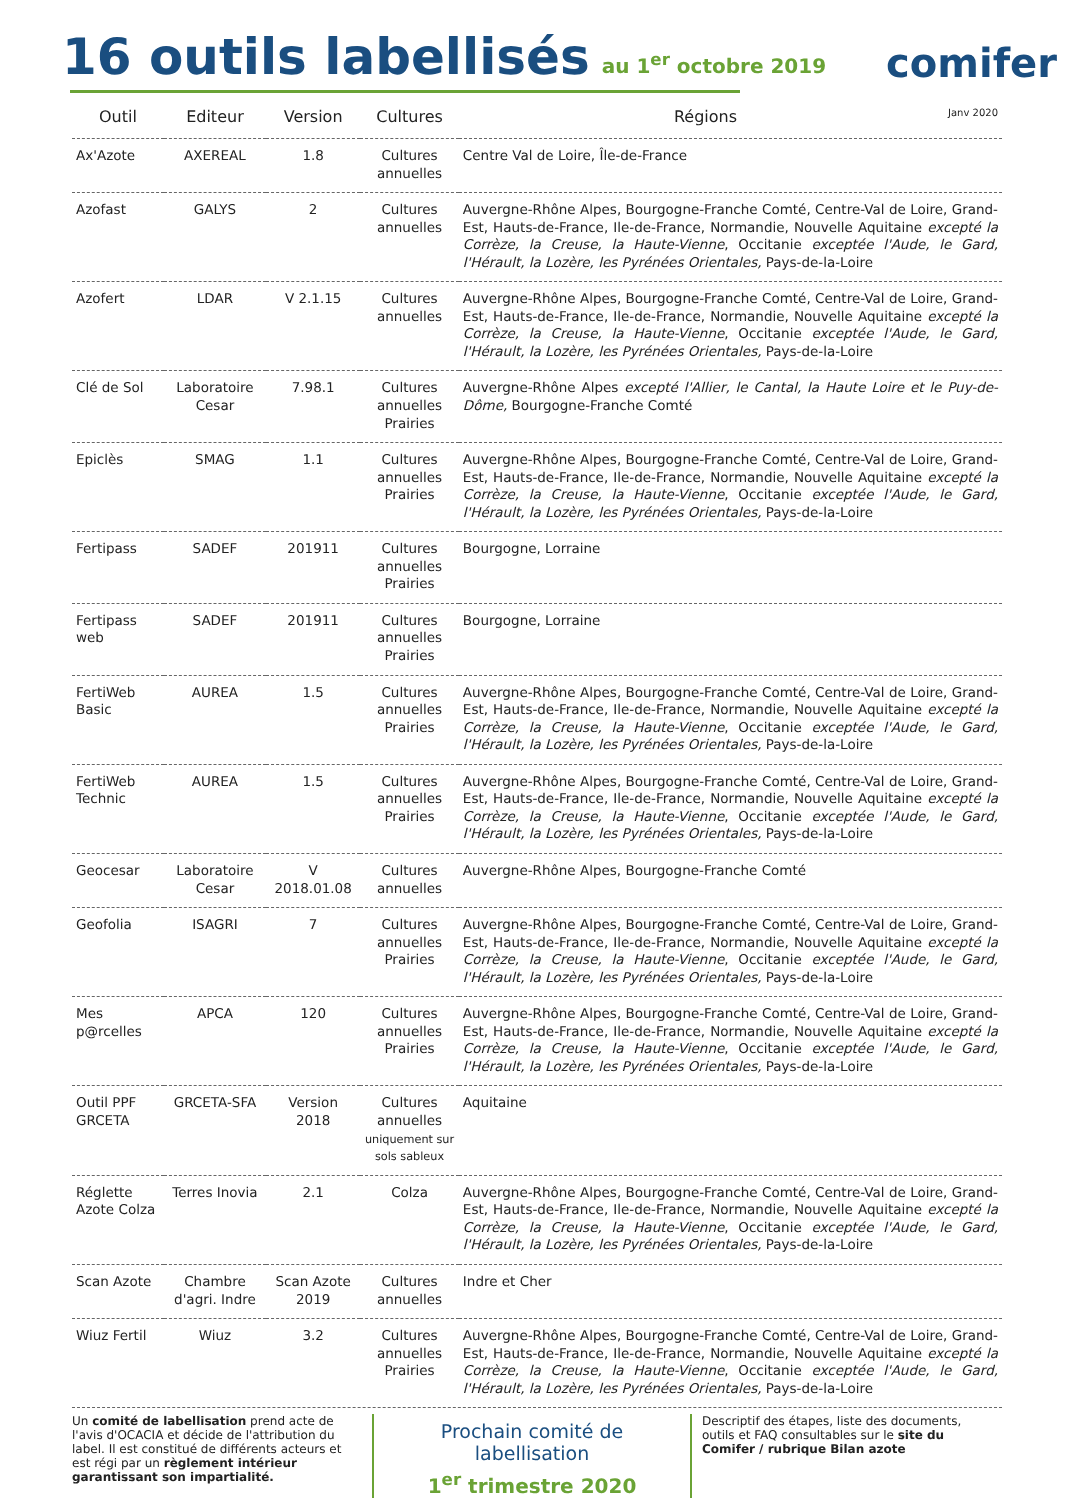16 outils labellisés
au 1<sup>er</sup> octobre 2019
comifer
| Outil | Editeur | Version | Cultures | Régions Janv 2020 |
| --- | --- | --- | --- | --- |
| Ax'Azote | AXEREAL | 1.8 | Cultures annuelles | Centre Val de Loire, Île-de-France |
| Azofast | GALYS | 2 | Cultures annuelles | Auvergne-Rhône Alpes, Bourgogne-Franche Comté, Centre-Val de Loire, Grand-Est, Hauts-de-France, Ile-de-France, Normandie, Nouvelle Aquitaine excepté la Corrèze, la Creuse, la Haute-Vienne , Occitanie exceptée l'Aude, le Gard, l'Hérault, la Lozère, les Pyrénées Orientales, Pays-de-la-Loire |
| Azofert | LDAR | V 2.1.15 | Cultures annuelles | Auvergne-Rhône Alpes, Bourgogne-Franche Comté, Centre-Val de Loire, Grand-Est, Hauts-de-France, Ile-de-France, Normandie, Nouvelle Aquitaine excepté la Corrèze, la Creuse, la Haute-Vienne , Occitanie exceptée l'Aude, le Gard, l'Hérault, la Lozère, les Pyrénées Orientales, Pays-de-la-Loire |
| Clé de Sol | Laboratoire Cesar | 7.98.1 | Cultures annuelles Prairies | Auvergne-Rhône Alpes excepté l'Allier, le Cantal, la Haute Loire et le Puy-de-Dôme, Bourgogne-Franche Comté |
| Epiclès | SMAG | 1.1 | Cultures annuelles Prairies | Auvergne-Rhône Alpes, Bourgogne-Franche Comté, Centre-Val de Loire, Grand-Est, Hauts-de-France, Ile-de-France, Normandie, Nouvelle Aquitaine excepté la Corrèze, la Creuse, la Haute-Vienne , Occitanie exceptée l'Aude, le Gard, l'Hérault, la Lozère, les Pyrénées Orientales, Pays-de-la-Loire |
| Fertipass | SADEF | 201911 | Cultures annuelles Prairies | Bourgogne, Lorraine |
| Fertipass web | SADEF | 201911 | Cultures annuelles Prairies | Bourgogne, Lorraine |
| FertiWeb Basic | AUREA | 1.5 | Cultures annuelles Prairies | Auvergne-Rhône Alpes, Bourgogne-Franche Comté, Centre-Val de Loire, Grand-Est, Hauts-de-France, Ile-de-France, Normandie, Nouvelle Aquitaine excepté la Corrèze, la Creuse, la Haute-Vienne , Occitanie exceptée l'Aude, le Gard, l'Hérault, la Lozère, les Pyrénées Orientales, Pays-de-la-Loire |
| FertiWeb Technic | AUREA | 1.5 | Cultures annuelles Prairies | Auvergne-Rhône Alpes, Bourgogne-Franche Comté, Centre-Val de Loire, Grand-Est, Hauts-de-France, Ile-de-France, Normandie, Nouvelle Aquitaine excepté la Corrèze, la Creuse, la Haute-Vienne , Occitanie exceptée l'Aude, le Gard, l'Hérault, la Lozère, les Pyrénées Orientales, Pays-de-la-Loire |
| Geocesar | Laboratoire Cesar | V 2018.01.08 | Cultures annuelles | Auvergne-Rhône Alpes, Bourgogne-Franche Comté |
| Geofolia | ISAGRI | 7 | Cultures annuelles Prairies | Auvergne-Rhône Alpes, Bourgogne-Franche Comté, Centre-Val de Loire, Grand-Est, Hauts-de-France, Ile-de-France, Normandie, Nouvelle Aquitaine excepté la Corrèze, la Creuse, la Haute-Vienne , Occitanie exceptée l'Aude, le Gard, l'Hérault, la Lozère, les Pyrénées Orientales, Pays-de-la-Loire |
| Mes p@rcelles | APCA | 120 | Cultures annuelles Prairies | Auvergne-Rhône Alpes, Bourgogne-Franche Comté, Centre-Val de Loire, Grand-Est, Hauts-de-France, Ile-de-France, Normandie, Nouvelle Aquitaine excepté la Corrèze, la Creuse, la Haute-Vienne , Occitanie exceptée l'Aude, le Gard, l'Hérault, la Lozère, les Pyrénées Orientales, Pays-de-la-Loire |
| Outil PPF GRCETA | GRCETA-SFA | Version 2018 | Cultures annuelles uniquement sur sols sableux | Aquitaine |
| Réglette Azote Colza | Terres Inovia | 2.1 | Colza | Auvergne-Rhône Alpes, Bourgogne-Franche Comté, Centre-Val de Loire, Grand-Est, Hauts-de-France, Ile-de-France, Normandie, Nouvelle Aquitaine excepté la Corrèze, la Creuse, la Haute-Vienne , Occitanie exceptée l'Aude, le Gard, l'Hérault, la Lozère, les Pyrénées Orientales, Pays-de-la-Loire |
| Scan Azote | Chambre d'agri. Indre | Scan Azote 2019 | Cultures annuelles | Indre et Cher |
| Wiuz Fertil | Wiuz | 3.2 | Cultures annuelles Prairies | Auvergne-Rhône Alpes, Bourgogne-Franche Comté, Centre-Val de Loire, Grand-Est, Hauts-de-France, Ile-de-France, Normandie, Nouvelle Aquitaine excepté la Corrèze, la Creuse, la Haute-Vienne , Occitanie exceptée l'Aude, le Gard, l'Hérault, la Lozère, les Pyrénées Orientales, Pays-de-la-Loire |
Un comité de labellisation prend acte de l'avis d'OCACIA et décide de l'attribution du label. Il est constitué de différents acteurs et est régi par un règlement intérieur garantissant son impartialité.
Prochain comité de labellisation
1<sup>er</sup> trimestre 2020
Descriptif des étapes, liste des documents, outils et FAQ consultables sur le site du Comifer / rubrique Bilan azote